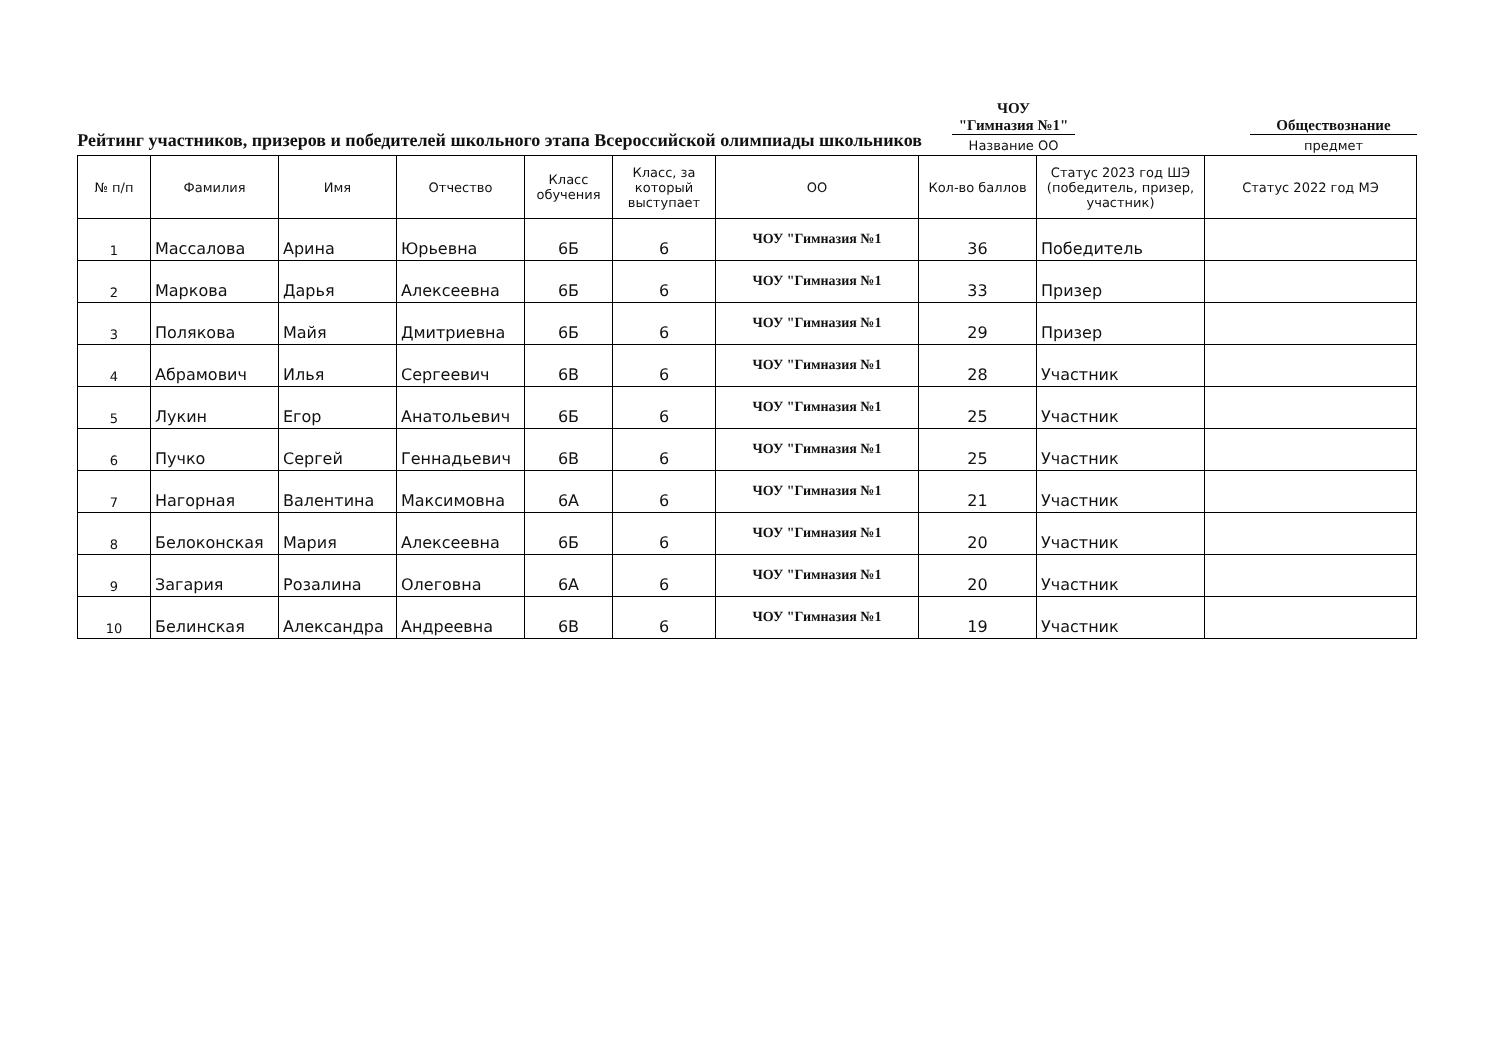Рейтинг участников, призеров и победителей школьного этапа Всероссийской олимпиады школьников
ЧОУ
"Гимназия №1"
Название ОО
Обществознание
предмет
| № п/п | Фамилия | Имя | Отчество | Класс обучения | Класс, за который выступает | ОО | Кол-во баллов | Статус 2023 год ШЭ (победитель, призер, участник) | Статус 2022 год МЭ |
| --- | --- | --- | --- | --- | --- | --- | --- | --- | --- |
| 1 | Массалова | Арина | Юрьевна | 6Б | 6 | ЧОУ "Гимназия №1 | 36 | Победитель | |
| 2 | Маркова | Дарья | Алексеевна | 6Б | 6 | ЧОУ "Гимназия №1 | 33 | Призер | |
| 3 | Полякова | Майя | Дмитриевна | 6Б | 6 | ЧОУ "Гимназия №1 | 29 | Призер | |
| 4 | Абрамович | Илья | Сергеевич | 6В | 6 | ЧОУ "Гимназия №1 | 28 | Участник | |
| 5 | Лукин | Егор | Анатольевич | 6Б | 6 | ЧОУ "Гимназия №1 | 25 | Участник | |
| 6 | Пучко | Сергей | Геннадьевич | 6В | 6 | ЧОУ "Гимназия №1 | 25 | Участник | |
| 7 | Нагорная | Валентина | Максимовна | 6А | 6 | ЧОУ "Гимназия №1 | 21 | Участник | |
| 8 | Белоконская | Мария | Алексеевна | 6Б | 6 | ЧОУ "Гимназия №1 | 20 | Участник | |
| 9 | Загария | Розалина | Олеговна | 6А | 6 | ЧОУ "Гимназия №1 | 20 | Участник | |
| 10 | Белинская | Александра | Андреевна | 6В | 6 | ЧОУ "Гимназия №1 | 19 | Участник | |